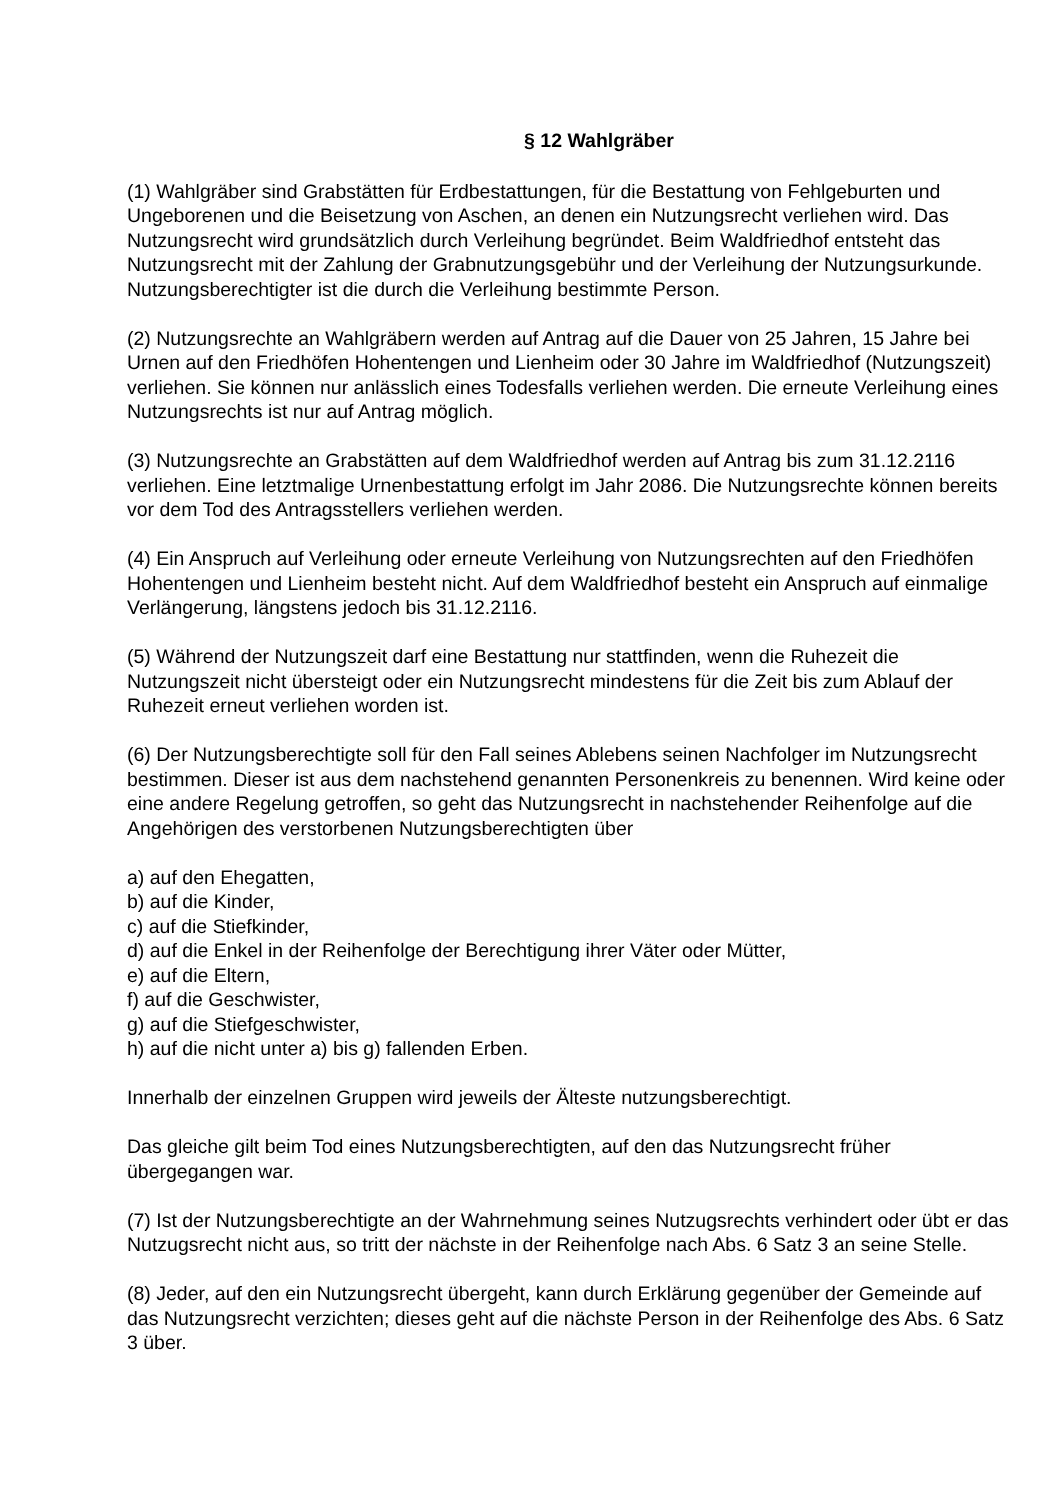§ 12 Wahlgräber
(1) Wahlgräber sind Grabstätten für Erdbestattungen, für die Bestattung von Fehlgeburten und Ungeborenen und die Beisetzung von Aschen, an denen ein Nutzungsrecht verliehen wird. Das Nutzungsrecht wird grundsätzlich durch Verleihung begründet. Beim Waldfriedhof entsteht das Nutzungsrecht mit der Zahlung der Grabnutzungsgebühr und der Verleihung der Nutzungsurkunde. Nutzungsberechtigter ist die durch die Verleihung bestimmte Person.
(2) Nutzungsrechte an Wahlgräbern werden auf Antrag auf die Dauer von 25 Jahren, 15 Jahre bei Urnen auf den Friedhöfen Hohentengen und Lienheim oder 30 Jahre im Waldfriedhof (Nutzungszeit) verliehen. Sie können nur anlässlich eines Todesfalls verliehen werden. Die erneute Verleihung eines Nutzungsrechts ist nur auf Antrag möglich.
(3) Nutzungsrechte an Grabstätten auf dem Waldfriedhof werden auf Antrag bis zum 31.12.2116 verliehen. Eine letztmalige Urnenbestattung erfolgt im Jahr 2086. Die Nutzungsrechte können bereits vor dem Tod des Antragsstellers verliehen werden.
(4) Ein Anspruch auf Verleihung oder erneute Verleihung von Nutzungsrechten auf den Friedhöfen Hohentengen und Lienheim besteht nicht. Auf dem Waldfriedhof besteht ein Anspruch auf einmalige Verlängerung, längstens jedoch bis 31.12.2116.
(5) Während der Nutzungszeit darf eine Bestattung nur stattfinden, wenn die Ruhezeit die Nutzungszeit nicht übersteigt oder ein Nutzungsrecht mindestens für die Zeit bis zum Ablauf der Ruhezeit erneut verliehen worden ist.
(6) Der Nutzungsberechtigte soll für den Fall seines Ablebens seinen Nachfolger im Nutzungsrecht bestimmen. Dieser ist aus dem nachstehend genannten Personenkreis zu benennen. Wird keine oder eine andere Regelung getroffen, so geht das Nutzungsrecht in nachstehender Reihenfolge auf die Angehörigen des verstorbenen Nutzungsberechtigten über
a) auf den Ehegatten,
b) auf die Kinder,
c) auf die Stiefkinder,
d) auf die Enkel in der Reihenfolge der Berechtigung ihrer Väter oder Mütter,
e) auf die Eltern,
f) auf die Geschwister,
g) auf die Stiefgeschwister,
h) auf die nicht unter a) bis g) fallenden Erben.
Innerhalb der einzelnen Gruppen wird jeweils der Älteste nutzungsberechtigt.
Das gleiche gilt beim Tod eines Nutzungsberechtigten, auf den das Nutzungsrecht früher übergegangen war.
(7) Ist der Nutzungsberechtigte an der Wahrnehmung seines Nutzugsrechts verhindert oder übt er das Nutzugsrecht nicht aus, so tritt der nächste in der Reihenfolge nach Abs. 6 Satz 3 an seine Stelle.
(8) Jeder, auf den ein Nutzungsrecht übergeht, kann durch Erklärung gegenüber der Gemeinde auf das Nutzungsrecht verzichten; dieses geht auf die nächste Person in der Reihenfolge des Abs. 6 Satz 3 über.